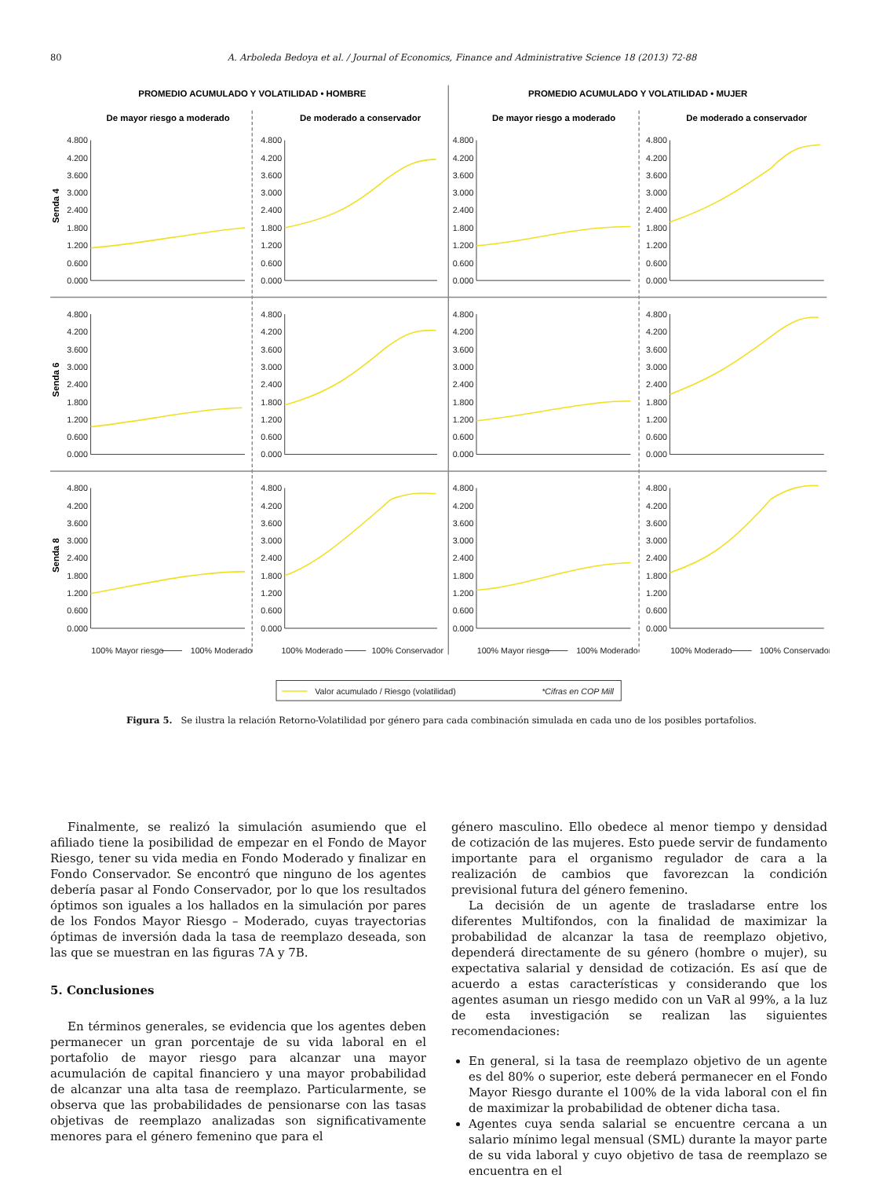80 A. Arboleda Bedoya et al. / Journal of Economics, Finance and Administrative Science 18 (2013) 72-88
PROMEDIO ACUMULADO Y VOLATILIDAD • HOMBRE
PROMEDIO ACUMULADO Y VOLATILIDAD • MUJER
De mayor riesgo a moderado
De moderado a conservador
De mayor riesgo a moderado
De moderado a conservador
Senda 4
Senda 6
Senda 8
0.000
0.600
1.200
1.800
2.400
3.000
3.600
4.200
4.800
0.000
0.600
1.200
1.800
2.400
3.000
3.600
4.200
4.800
0.000
0.600
1.200
1.800
2.400
3.000
3.600
4.200
4.800
0.000
0.600
1.200
1.800
2.400
3.000
3.600
4.200
4.800
0.000
0.600
1.200
1.800
2.400
3.000
3.600
4.200
4.800
0.000
0.600
1.200
1.800
2.400
3.000
3.600
4.200
4.800
0.000
0.600
1.200
1.800
2.400
3.000
3.600
4.200
4.800
0.000
0.600
1.200
1.800
2.400
3.000
3.600
4.200
4.800
0.000
0.600
1.200
1.800
2.400
3.000
3.600
4.200
4.800
0.000
0.600
1.200
1.800
2.400
3.000
3.600
4.200
4.800
0.000
0.600
1.200
1.800
2.400
3.000
3.600
4.200
4.800
0.000
0.600
1.200
1.800
2.400
3.000
3.600
4.200
4.800
100% Mayor riesgo
100% Moderado
100% Moderado
100% Conservador
100% Mayor riesgo
100% Moderado
100% Moderado
100% Conservador
Valor acumulado / Riesgo (volatilidad)
*Cifras en COP Mill
Figura 5. Se ilustra la relación Retorno-Volatilidad por género para cada combinación simulada en cada uno de los posibles portafolios.
Finalmente, se realizó la simulación asumiendo que el afiliado tiene la posibilidad de empezar en el Fondo de Mayor Riesgo, tener su vida media en Fondo Moderado y finalizar en Fondo Conservador. Se encontró que ninguno de los agentes debería pasar al Fondo Conservador, por lo que los resultados óptimos son iguales a los hallados en la simulación por pares de los Fondos Mayor Riesgo – Moderado, cuyas trayectorias óptimas de inversión dada la tasa de reemplazo deseada, son las que se muestran en las figuras 7A y 7B.
5. Conclusiones
En términos generales, se evidencia que los agentes deben permanecer un gran porcentaje de su vida laboral en el portafolio de mayor riesgo para alcanzar una mayor acumulación de capital financiero y una mayor probabilidad de alcanzar una alta tasa de reemplazo. Particularmente, se observa que las probabilidades de pensionarse con las tasas objetivas de reemplazo analizadas son significativamente menores para el género femenino que para el
género masculino. Ello obedece al menor tiempo y densidad de cotización de las mujeres. Esto puede servir de fundamento importante para el organismo regulador de cara a la realización de cambios que favorezcan la condición previsional futura del género femenino.
La decisión de un agente de trasladarse entre los diferentes Multifondos, con la finalidad de maximizar la probabilidad de alcanzar la tasa de reemplazo objetivo, dependerá directamente de su género (hombre o mujer), su expectativa salarial y densidad de cotización. Es así que de acuerdo a estas características y considerando que los agentes asuman un riesgo medido con un VaR al 99%, a la luz de esta investigación se realizan las siguientes recomendaciones:
En general, si la tasa de reemplazo objetivo de un agente es del 80% o superior, este deberá permanecer en el Fondo Mayor Riesgo durante el 100% de la vida laboral con el fin de maximizar la probabilidad de obtener dicha tasa.
Agentes cuya senda salarial se encuentre cercana a un salario mínimo legal mensual (SML) durante la mayor parte de su vida laboral y cuyo objetivo de tasa de reemplazo se encuentra en el